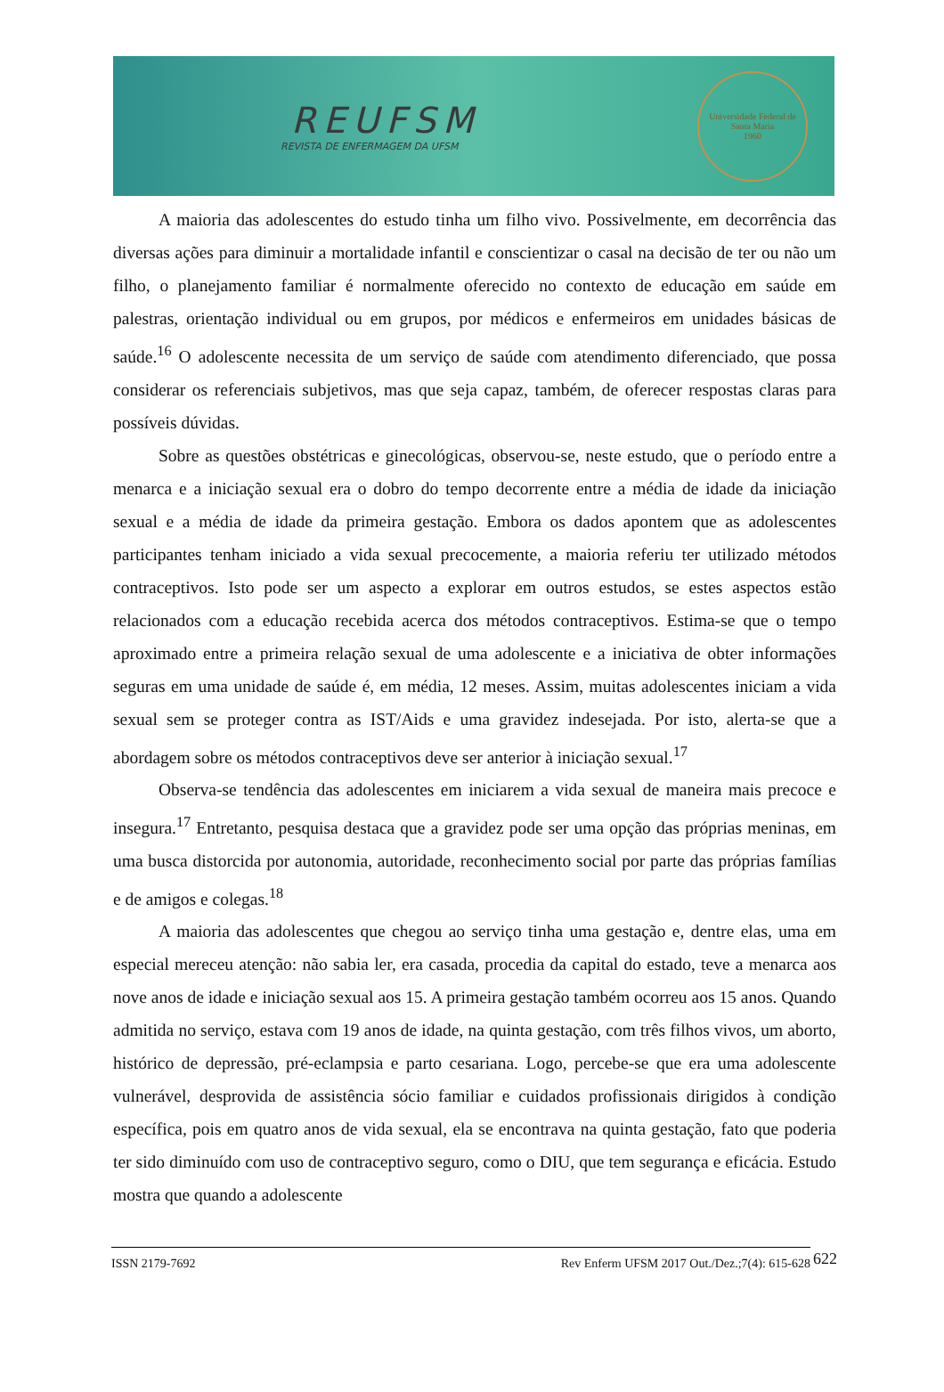REUFSM
REVISTA DE ENFERMAGEM DA UFSM
Universidade Federal de Santa Maria
1960
A maioria das adolescentes do estudo tinha um filho vivo. Possivelmente, em decorrência das diversas ações para diminuir a mortalidade infantil e conscientizar o casal na decisão de ter ou não um filho, o planejamento familiar é normalmente oferecido no contexto de educação em saúde em palestras, orientação individual ou em grupos, por médicos e enfermeiros em unidades básicas de saúde.<sup>16</sup> O adolescente necessita de um serviço de saúde com atendimento diferenciado, que possa considerar os referenciais subjetivos, mas que seja capaz, também, de oferecer respostas claras para possíveis dúvidas.
Sobre as questões obstétricas e ginecológicas, observou-se, neste estudo, que o período entre a menarca e a iniciação sexual era o dobro do tempo decorrente entre a média de idade da iniciação sexual e a média de idade da primeira gestação. Embora os dados apontem que as adolescentes participantes tenham iniciado a vida sexual precocemente, a maioria referiu ter utilizado métodos contraceptivos. Isto pode ser um aspecto a explorar em outros estudos, se estes aspectos estão relacionados com a educação recebida acerca dos métodos contraceptivos. Estima-se que o tempo aproximado entre a primeira relação sexual de uma adolescente e a iniciativa de obter informações seguras em uma unidade de saúde é, em média, 12 meses. Assim, muitas adolescentes iniciam a vida sexual sem se proteger contra as IST/Aids e uma gravidez indesejada. Por isto, alerta-se que a abordagem sobre os métodos contraceptivos deve ser anterior à iniciação sexual.<sup>17</sup>
Observa-se tendência das adolescentes em iniciarem a vida sexual de maneira mais precoce e insegura.<sup>17</sup> Entretanto, pesquisa destaca que a gravidez pode ser uma opção das próprias meninas, em uma busca distorcida por autonomia, autoridade, reconhecimento social por parte das próprias famílias e de amigos e colegas.<sup>18</sup>
A maioria das adolescentes que chegou ao serviço tinha uma gestação e, dentre elas, uma em especial mereceu atenção: não sabia ler, era casada, procedia da capital do estado, teve a menarca aos nove anos de idade e iniciação sexual aos 15. A primeira gestação também ocorreu aos 15 anos. Quando admitida no serviço, estava com 19 anos de idade, na quinta gestação, com três filhos vivos, um aborto, histórico de depressão, pré-eclampsia e parto cesariana. Logo, percebe-se que era uma adolescente vulnerável, desprovida de assistência sócio familiar e cuidados profissionais dirigidos à condição específica, pois em quatro anos de vida sexual, ela se encontrava na quinta gestação, fato que poderia ter sido diminuído com uso de contraceptivo seguro, como o DIU, que tem segurança e eficácia. Estudo mostra que quando a adolescente
ISSN 2179-7692 Rev Enferm UFSM 2017 Out./Dez.;7(4): 615-628 622